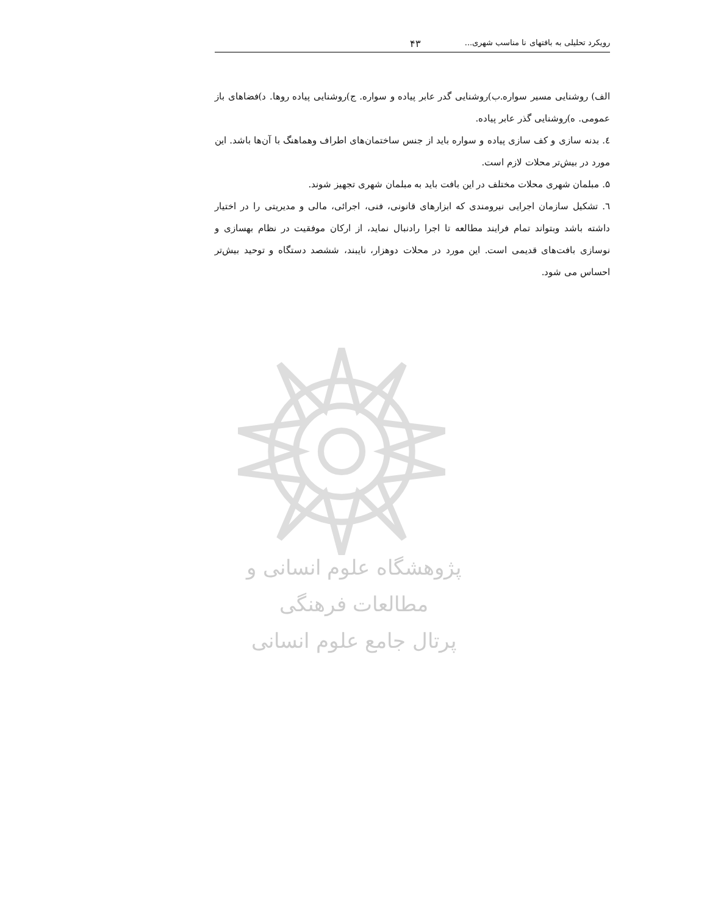رویکرد تحلیلی به بافتهای نا مناسب شهری... ۴۳
الف) روشنایی مسیر سواره.ب)روشنایی گدر عابر پیاده و سواره. ج)روشنایی پیاده روها. د)فضاهای باز عمومی. ه)روشنایی گذر عابر پیاده.
٤. بدنه سازی و کف سازی پیاده و سواره باید از جنس ساختمان‌های اطراف وهماهنگ با آن‌ها باشد. این مورد در بیش‌تر محلات لازم است.
۵. مبلمان شهری محلات مختلف در این بافت باید به مبلمان شهری تجهیز شوند.
٦. تشکیل سازمان اجرایی نیرومندی که ابزارهای قانونی، فنی، اجرائی، مالی و مدیریتی را در اختیار داشته باشد وبتواند تمام فرایند مطالعه تا اجرا رادنبال نماید، از ارکان موفقیت در نظام بهسازی و نوسازی بافت‌های قدیمی است. این مورد در محلات دوهزار، نایبند، ششصد دستگاه و توحید بیش‌تر احساس می شود.
پژوهشگاه علوم انسانی و مطالعات فرهنگی
پرتال جامع علوم انسانی